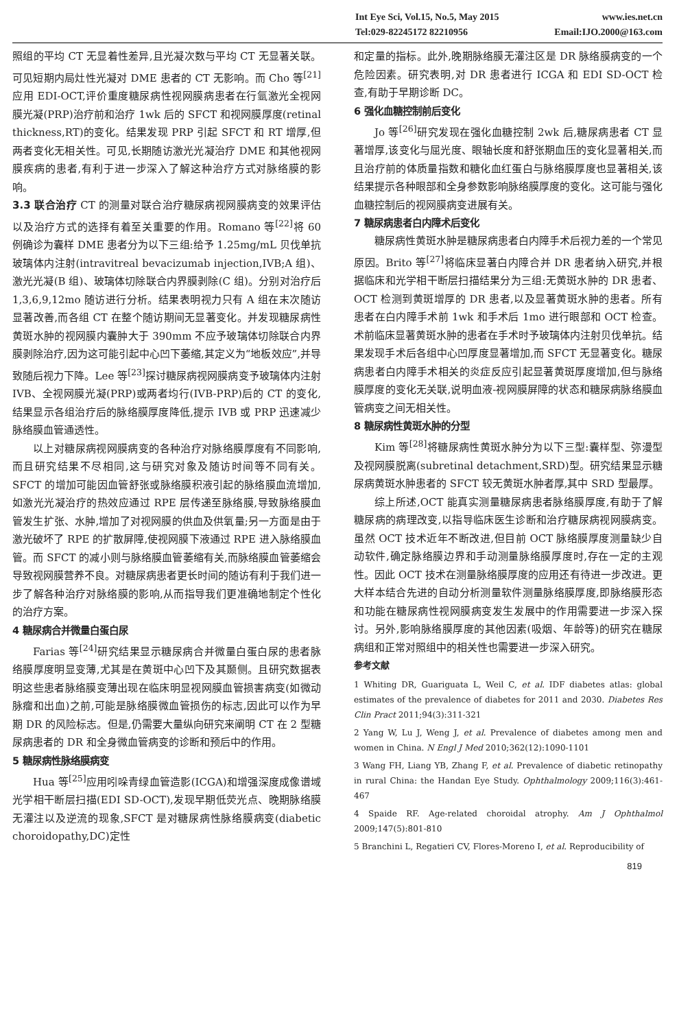Int Eye Sci, Vol.15, No.5, May 2015 www.ies.net.cn
Tel:029-82245172 82210956 Email:IJO.2000@163.com
照组的平均 CT 无显着性差异,且光凝次数与平均 CT 无显著关联。可见短期内局灶性光凝对 DME 患者的 CT 无影响。而 Cho 等<sup>[21]</sup>应用 EDI-OCT,评价重度糖尿病性视网膜病患者在行氩激光全视网膜光凝(PRP)治疗前和治疗 1wk 后的 SFCT 和视网膜厚度(retinal thickness,RT)的变化。结果发现 PRP 引起 SFCT 和 RT 增厚,但两者变化无相关性。可见,长期随访激光光凝治疗 DME 和其他视网膜疾病的患者,有利于进一步深入了解这种治疗方式对脉络膜的影响。
3.3 联合治疗 CT 的测量对联合治疗糖尿病视网膜病变的效果评估以及治疗方式的选择有着至关重要的作用。Romano 等<sup>[22]</sup>将 60 例确诊为囊样 DME 患者分为以下三组:给予 1.25mg/mL 贝伐单抗玻璃体内注射(intravitreal bevacizumab injection,IVB;A 组)、激光光凝(B 组)、玻璃体切除联合内界膜剥除(C 组)。分别对治疗后 1,3,6,9,12mo 随访进行分析。结果表明视力只有 A 组在末次随访显著改善,而各组 CT 在整个随访期间无显著变化。并发现糖尿病性黄斑水肿的视网膜内囊肿大于 390mm 不应予玻璃体切除联合内界膜剥除治疗,因为这可能引起中心凹下萎缩,其定义为“地板效应”,并导致随后视力下降。Lee 等<sup>[23]</sup>探讨糖尿病视网膜病变予玻璃体内注射 IVB、全视网膜光凝(PRP)或两者均行(IVB-PRP)后的 CT 的变化,结果显示各组治疗后的脉络膜厚度降低,提示 IVB 或 PRP 迅速减少脉络膜血管通透性。
以上对糖尿病视网膜病变的各种治疗对脉络膜厚度有不同影响,而且研究结果不尽相同,这与研究对象及随访时间等不同有关。SFCT 的增加可能因血管舒张或脉络膜积液引起的脉络膜血流增加,如激光光凝治疗的热效应通过 RPE 层传递至脉络膜,导致脉络膜血管发生扩张、水肿,增加了对视网膜的供血及供氧量;另一方面是由于激光破坏了 RPE 的扩散屏障,使视网膜下液通过 RPE 进入脉络膜血管。而 SFCT 的减小则与脉络膜血管萎缩有关,而脉络膜血管萎缩会导致视网膜营养不良。对糖尿病患者更长时间的随访有利于我们进一步了解各种治疗对脉络膜的影响,从而指导我们更准确地制定个性化的治疗方案。
4 糖尿病合并微量白蛋白尿
Farias 等<sup>[24]</sup>研究结果显示糖尿病合并微量白蛋白尿的患者脉络膜厚度明显变薄,尤其是在黄斑中心凹下及其颞侧。且研究数据表明这些患者脉络膜变薄出现在临床明显视网膜血管损害病变(如微动脉瘤和出血)之前,可能是脉络膜微血管损伤的标志,因此可以作为早期 DR 的风险标志。但是,仍需要大量纵向研究来阐明 CT 在 2 型糖尿病患者的 DR 和全身微血管病变的诊断和预后中的作用。
5 糖尿病性脉络膜病变
Hua 等<sup>[25]</sup>应用吲哚青绿血管造影(ICGA)和增强深度成像谱域光学相干断层扫描(EDI SD-OCT),发现早期低荧光点、晚期脉络膜无灌注以及逆流的现象,SFCT 是对糖尿病性脉络膜病变(diabetic choroidopathy,DC)定性
和定量的指标。此外,晚期脉络膜无灌注区是 DR 脉络膜病变的一个危险因素。研究表明,对 DR 患者进行 ICGA 和 EDI SD-OCT 检查,有助于早期诊断 DC。
6 强化血糖控制前后变化
Jo 等<sup>[26]</sup>研究发现在强化血糖控制 2wk 后,糖尿病患者 CT 显著增厚,该变化与屈光度、眼轴长度和舒张期血压的变化显著相关,而且治疗前的体质量指数和糖化血红蛋白与脉络膜厚度也显著相关,该结果提示各种眼部和全身参数影响脉络膜厚度的变化。这可能与强化血糖控制后的视网膜病变进展有关。
7 糖尿病患者白内障术后变化
糖尿病性黄斑水肿是糖尿病患者白内障手术后视力差的一个常见原因。Brito 等<sup>[27]</sup>将临床显著白内障合并 DR 患者纳入研究,并根据临床和光学相干断层扫描结果分为三组:无黄斑水肿的 DR 患者、OCT 检测到黄斑增厚的 DR 患者,以及显著黄斑水肿的患者。所有患者在白内障手术前 1wk 和手术后 1mo 进行眼部和 OCT 检查。术前临床显著黄斑水肿的患者在手术时予玻璃体内注射贝伐单抗。结果发现手术后各组中心凹厚度显著增加,而 SFCT 无显著变化。糖尿病患者白内障手术相关的炎症反应引起显著黄斑厚度增加,但与脉络膜厚度的变化无关联,说明血液-视网膜屏障的状态和糖尿病脉络膜血管病变之间无相关性。
8 糖尿病性黄斑水肿的分型
Kim 等<sup>[28]</sup>将糖尿病性黄斑水肿分为以下三型:囊样型、弥漫型及视网膜脱离(subretinal detachment,SRD)型。研究结果显示糖尿病黄斑水肿患者的 SFCT 较无黄斑水肿者厚,其中 SRD 型最厚。
综上所述,OCT 能真实测量糖尿病患者脉络膜厚度,有助于了解糖尿病的病理改变,以指导临床医生诊断和治疗糖尿病视网膜病变。虽然 OCT 技术近年不断改进,但目前 OCT 脉络膜厚度测量缺少自动软件,确定脉络膜边界和手动测量脉络膜厚度时,存在一定的主观性。因此 OCT 技术在测量脉络膜厚度的应用还有待进一步改进。更大样本结合先进的自动分析测量软件测量脉络膜厚度,即脉络膜形态和功能在糖尿病性视网膜病变发生发展中的作用需要进一步深入探讨。另外,影响脉络膜厚度的其他因素(吸烟、年龄等)的研究在糖尿病组和正常对照组中的相关性也需要进一步深入研究。
参考文献
1 Whiting DR, Guariguata L, Weil C, et al. IDF diabetes atlas: global estimates of the prevalence of diabetes for 2011 and 2030. Diabetes Res Clin Pract 2011;94(3):311-321
2 Yang W, Lu J, Weng J, et al. Prevalence of diabetes among men and women in China. N Engl J Med 2010;362(12):1090-1101
3 Wang FH, Liang YB, Zhang F, et al. Prevalence of diabetic retinopathy in rural China: the Handan Eye Study. Ophthalmology 2009;116(3):461-467
4 Spaide RF. Age-related choroidal atrophy. Am J Ophthalmol 2009;147(5):801-810
5 Branchini L, Regatieri CV, Flores-Moreno I, et al. Reproducibility of
819